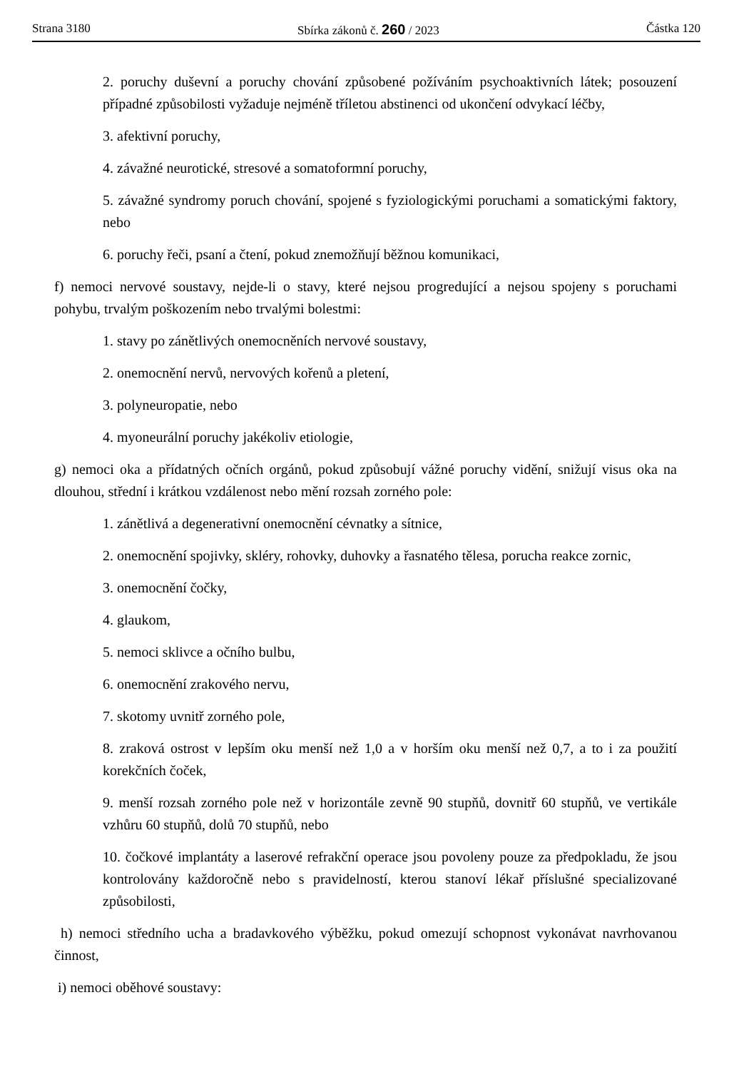Strana 3180 Sbírka zákonů č. 260 / 2023 Částka 120
2. poruchy duševní a poruchy chování způsobené požíváním psychoaktivních látek; posouzení případné způsobilosti vyžaduje nejméně tříletou abstinenci od ukončení odvykací léčby,
3. afektivní poruchy,
4. závažné neurotické, stresové a somatoformní poruchy,
5. závažné syndromy poruch chování, spojené s fyziologickými poruchami a somatickými faktory, nebo
6. poruchy řeči, psaní a čtení, pokud znemožňují běžnou komunikaci,
f) nemoci nervové soustavy, nejde-li o stavy, které nejsou progredující a nejsou spojeny s poruchami pohybu, trvalým poškozením nebo trvalými bolestmi:
1. stavy po zánětlivých onemocněních nervové soustavy,
2. onemocnění nervů, nervových kořenů a pletení,
3. polyneuropatie, nebo
4. myoneurální poruchy jakékoliv etiologie,
g) nemoci oka a přídatných očních orgánů, pokud způsobují vážné poruchy vidění, snižují visus oka na dlouhou, střední i krátkou vzdálenost nebo mění rozsah zorného pole:
1. zánětlivá a degenerativní onemocnění cévnatky a sítnice,
2. onemocnění spojivky, skléry, rohovky, duhovky a řasnatého tělesa, porucha reakce zornic,
3. onemocnění čočky,
4. glaukom,
5. nemoci sklivce a očního bulbu,
6. onemocnění zrakového nervu,
7. skotomy uvnitř zorného pole,
8. zraková ostrost v lepším oku menší než 1,0 a v horším oku menší než 0,7, a to i za použití korekčních čoček,
9. menší rozsah zorného pole než v horizontále zevně 90 stupňů, dovnitř 60 stupňů, ve vertikále vzhůru 60 stupňů, dolů 70 stupňů, nebo
10. čočkové implantáty a laserové refrakční operace jsou povoleny pouze za předpokladu, že jsou kontrolovány každoročně nebo s pravidelností, kterou stanoví lékař příslušné specializované způsobilosti,
h) nemoci středního ucha a bradavkového výběžku, pokud omezují schopnost vykonávat navrhovanou činnost,
i) nemoci oběhové soustavy: